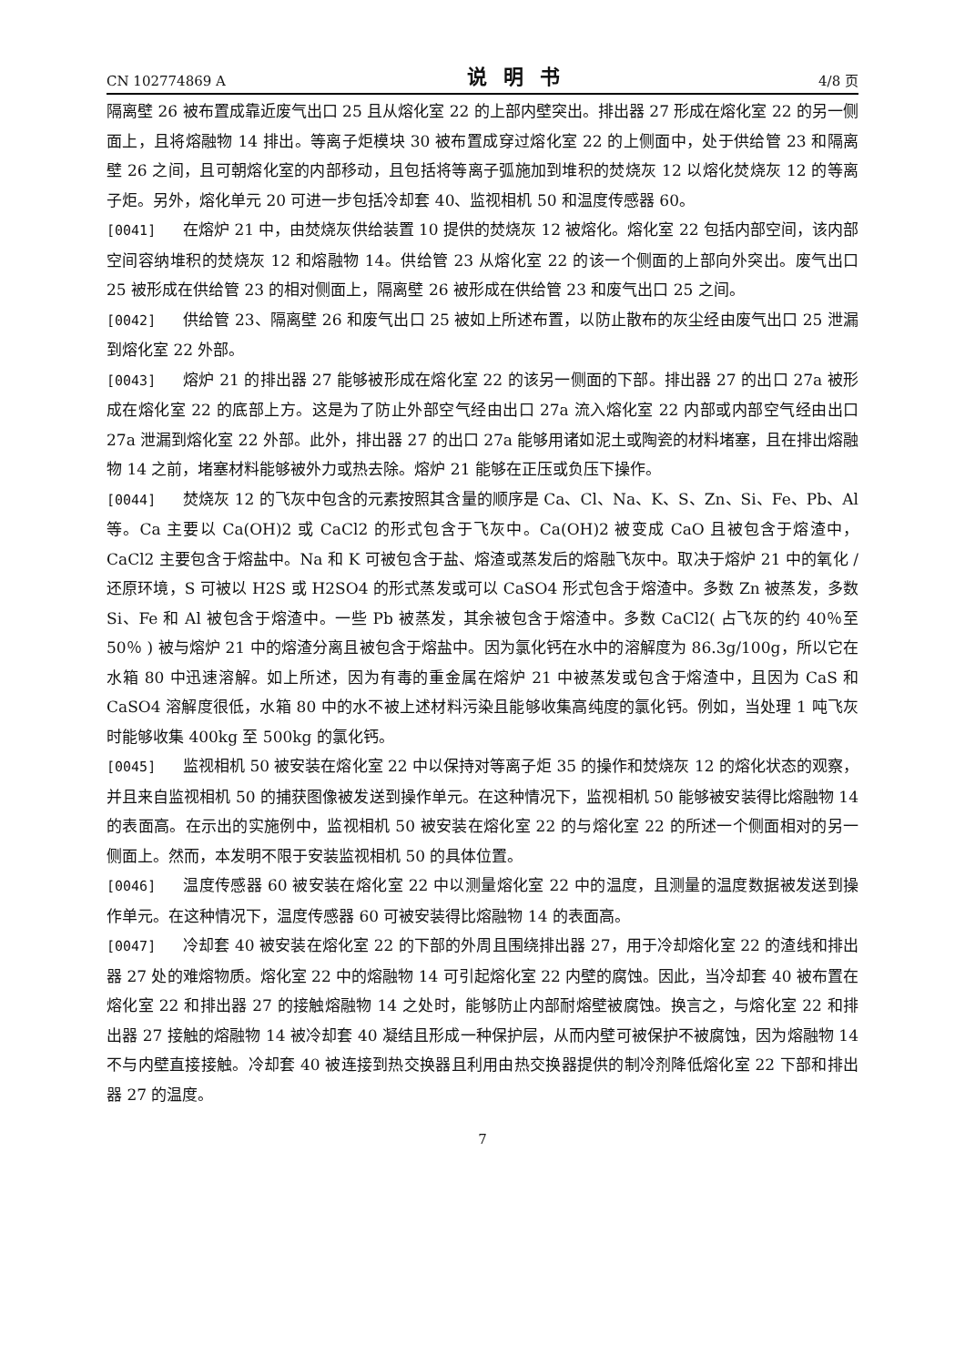CN 102774869 A 说明书 4/8 页
隔离壁 26 被布置成靠近废气出口 25 且从熔化室 22 的上部内壁突出。排出器 27 形成在熔化室 22 的另一侧面上，且将熔融物 14 排出。等离子炬模块 30 被布置成穿过熔化室 22 的上侧面中，处于供给管 23 和隔离壁 26 之间，且可朝熔化室的内部移动，且包括将等离子弧施加到堆积的焚烧灰 12 以熔化焚烧灰 12 的等离子炬。另外，熔化单元 20 可进一步包括冷却套 40、监视相机 50 和温度传感器 60。
[0041] 在熔炉 21 中，由焚烧灰供给装置 10 提供的焚烧灰 12 被熔化。熔化室 22 包括内部空间，该内部空间容纳堆积的焚烧灰 12 和熔融物 14。供给管 23 从熔化室 22 的该一个侧面的上部向外突出。废气出口 25 被形成在供给管 23 的相对侧面上，隔离壁 26 被形成在供给管 23 和废气出口 25 之间。
[0042] 供给管 23、隔离壁 26 和废气出口 25 被如上所述布置，以防止散布的灰尘经由废气出口 25 泄漏到熔化室 22 外部。
[0043] 熔炉 21 的排出器 27 能够被形成在熔化室 22 的该另一侧面的下部。排出器 27 的出口 27a 被形成在熔化室 22 的底部上方。这是为了防止外部空气经由出口 27a 流入熔化室 22 内部或内部空气经由出口 27a 泄漏到熔化室 22 外部。此外，排出器 27 的出口 27a 能够用诸如泥土或陶瓷的材料堵塞，且在排出熔融物 14 之前，堵塞材料能够被外力或热去除。熔炉 21 能够在正压或负压下操作。
[0044] 焚烧灰 12 的飞灰中包含的元素按照其含量的顺序是 Ca、Cl、Na、K、S、Zn、Si、Fe、Pb、Al 等。Ca 主要以 Ca(OH)2 或 CaCl2 的形式包含于飞灰中。Ca(OH)2 被变成 CaO 且被包含于熔渣中，CaCl2 主要包含于熔盐中。Na 和 K 可被包含于盐、熔渣或蒸发后的熔融飞灰中。取决于熔炉 21 中的氧化 / 还原环境，S 可被以 H2S 或 H2SO4 的形式蒸发或可以 CaSO4 形式包含于熔渣中。多数 Zn 被蒸发，多数 Si、Fe 和 Al 被包含于熔渣中。一些 Pb 被蒸发，其余被包含于熔渣中。多数 CaCl2( 占飞灰的约 40％至 50％ ) 被与熔炉 21 中的熔渣分离且被包含于熔盐中。因为氯化钙在水中的溶解度为 86.3g/100g，所以它在水箱 80 中迅速溶解。如上所述，因为有毒的重金属在熔炉 21 中被蒸发或包含于熔渣中，且因为 CaS 和 CaSO4 溶解度很低，水箱 80 中的水不被上述材料污染且能够收集高纯度的氯化钙。例如，当处理 1 吨飞灰时能够收集 400kg 至 500kg 的氯化钙。
[0045] 监视相机 50 被安装在熔化室 22 中以保持对等离子炬 35 的操作和焚烧灰 12 的熔化状态的观察，并且来自监视相机 50 的捕获图像被发送到操作单元。在这种情况下，监视相机 50 能够被安装得比熔融物 14 的表面高。在示出的实施例中，监视相机 50 被安装在熔化室 22 的与熔化室 22 的所述一个侧面相对的另一侧面上。然而，本发明不限于安装监视相机 50 的具体位置。
[0046] 温度传感器 60 被安装在熔化室 22 中以测量熔化室 22 中的温度，且测量的温度数据被发送到操作单元。在这种情况下，温度传感器 60 可被安装得比熔融物 14 的表面高。
[0047] 冷却套 40 被安装在熔化室 22 的下部的外周且围绕排出器 27，用于冷却熔化室 22 的渣线和排出器 27 处的难熔物质。熔化室 22 中的熔融物 14 可引起熔化室 22 内壁的腐蚀。因此，当冷却套 40 被布置在熔化室 22 和排出器 27 的接触熔融物 14 之处时，能够防止内部耐熔壁被腐蚀。换言之，与熔化室 22 和排出器 27 接触的熔融物 14 被冷却套 40 凝结且形成一种保护层，从而内壁可被保护不被腐蚀，因为熔融物 14 不与内壁直接接触。冷却套 40 被连接到热交换器且利用由热交换器提供的制冷剂降低熔化室 22 下部和排出器 27 的温度。
7